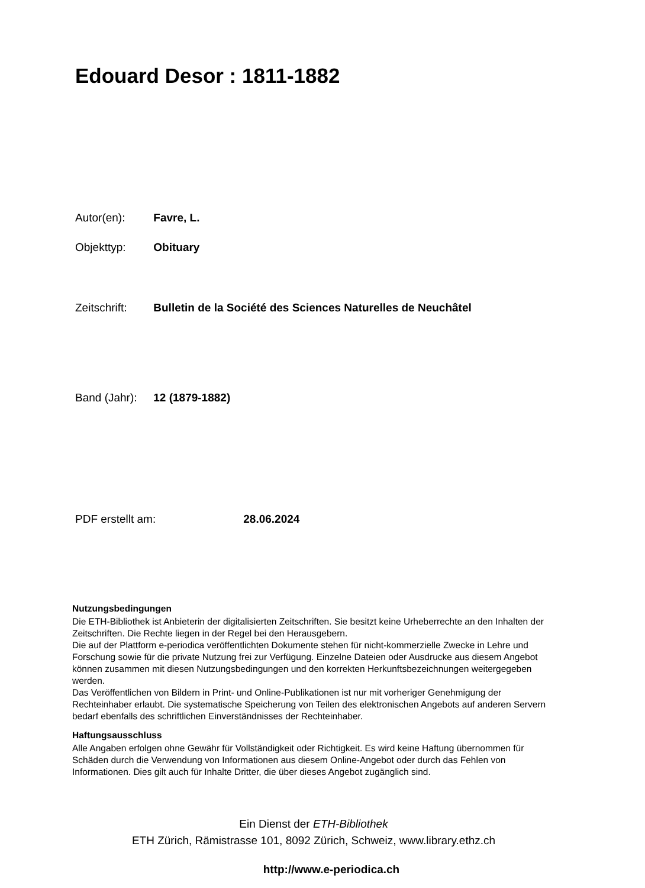Edouard Desor : 1811-1882
Autor(en): Favre, L.
Objekttyp: Obituary
Zeitschrift: Bulletin de la Société des Sciences Naturelles de Neuchâtel
Band (Jahr): 12 (1879-1882)
PDF erstellt am: 28.06.2024
Nutzungsbedingungen
Die ETH-Bibliothek ist Anbieterin der digitalisierten Zeitschriften. Sie besitzt keine Urheberrechte an den Inhalten der Zeitschriften. Die Rechte liegen in der Regel bei den Herausgebern.
Die auf der Plattform e-periodica veröffentlichten Dokumente stehen für nicht-kommerzielle Zwecke in Lehre und Forschung sowie für die private Nutzung frei zur Verfügung. Einzelne Dateien oder Ausdrucke aus diesem Angebot können zusammen mit diesen Nutzungsbedingungen und den korrekten Herkunftsbezeichnungen weitergegeben werden.
Das Veröffentlichen von Bildern in Print- und Online-Publikationen ist nur mit vorheriger Genehmigung der Rechteinhaber erlaubt. Die systematische Speicherung von Teilen des elektronischen Angebots auf anderen Servern bedarf ebenfalls des schriftlichen Einverständnisses der Rechteinhaber.
Haftungsausschluss
Alle Angaben erfolgen ohne Gewähr für Vollständigkeit oder Richtigkeit. Es wird keine Haftung übernommen für Schäden durch die Verwendung von Informationen aus diesem Online-Angebot oder durch das Fehlen von Informationen. Dies gilt auch für Inhalte Dritter, die über dieses Angebot zugänglich sind.
Ein Dienst der ETH-Bibliothek
ETH Zürich, Rämistrasse 101, 8092 Zürich, Schweiz, www.library.ethz.ch
http://www.e-periodica.ch